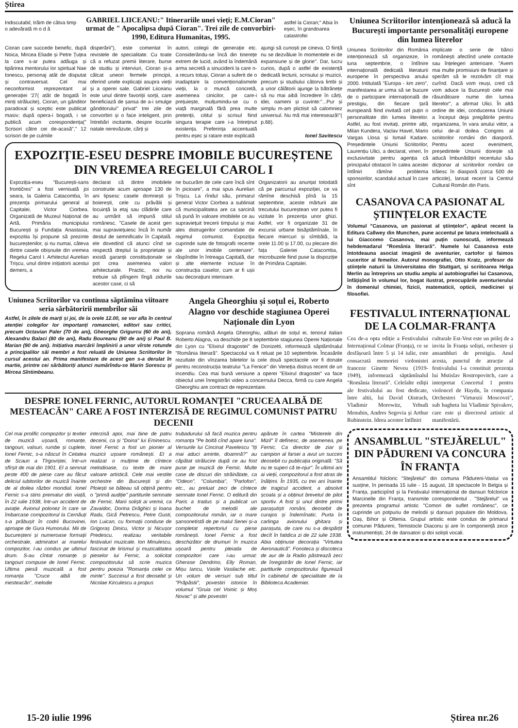Știrea
Indiscutabil, trăim de câtva timp o adevărată m o d ă
GABRIEL LIICEANU:" Itinerariile unei vieți; E.M.Cioran" urmat de " Apocalipsa după Cioran". Trei zile de convorbiri-1990, Editura Humanitas, 1995.
astfel la Cioran;" Abia în eșec, în grandoarea catastrofei
Cioran care succede benefic, după Noica, Mircea Eliade și Petre Țuțea la care s-ar putea adăuga și tipărirea mentorului lor spiritual Nae Ionescu, personaj atât de disputat și contraversat. Cel mai neconformist reprezentant al generației '27( atât de bogată în minți strălucite), Cioran, un gânditor paradoxal și sceptic este publicat masiv; după opera-i bogată, i se publică acum corespondența(" Scrisori către cei de-acasă"," 12 scrisori de pe culmile
disperării"), este comentat în revistele de specialitate. Cu toate că a refuzat premii literare, burse de studiu și interviuri, Cioran și-a călcat uneori fermele principii, oferind unele explicații asupra vieții și a operei sale. Gabriel Liiceanu este unul dintre favoriții sorții, care beneficiază de șansa de a-i smulge gânditorului" privat" trei zile de convorbiri și o face inteligent, prin întrebări incitante, despre locurile natale nerevăzute, cărți și
autori, colegii de generație etc. Considerându-se încă din tinerețe extrem de lucid, având la îndemână arma secretă a sinuciderii la care n-a recurs totuși, Cioran a suferit de o inadaptare la convenționalismele vieții, la o muncă concretă, asemenea cinicilor, pe care-i prețuiește, mulțumindu-se cu o viață marginală fără prea multe pretenții, cititul și scrisul fiind singura terapie care i-a întreținut existența. Preferința accentuată pentru eșec și ratare este explicată
ajungi să cunoști pe cineva. O ființă nu se dezvăluie în momentele ei de expansiune și de glorie". Dar, lucru curios, după o astfel de existență dedicată lecturii, scrisului și muzicii, precum și studiului câtorva limbi și a unor călătorii ajunge la bătrânețe să nu mai aibă încredere în cărți, idei, oameni și cuvinte:"...Pur și simplu m-am plictisit să calomniez universul. Nu mă mai interesează!"( p.68).
Ionel Savitescu
EXPOZIȚIE-ESEU DESPRE IMOBILE BUCUREȘTENE DIN VREMEA REGELUI CAROL I
Expoziția-eseu "București-sans frontičres" a fost vernisată joi seara, la Galeria Catacomba, în prezența primarului general al Capitalei, Victor Ciorbea. Organizată de Muzeul Național de Artă, Primăria municipiului București și Fundația Anastasia, expozitia își propune să prezinte bucureștenilor, și nu numai, câteva dintre casele obișnuite din vremea Regelui Carol I. Arhitectul Aurelian Trișcu, unul dintre inițiatorii acestui demers, a
declarat că dintre imobilele construite acum aproape 130 de ani lipsesc casele domnești și boierești, cele cu prăvălii și locuință la etaj sau clădirile care au urmărit să impună stilul românesc. "Casele de acest gen mai supraviețuiesc încă în număr destul de semnificativ în Capitală. ele dovedind că atunci cînd se respectă dreptul la proprietate și există garanții constituționale se pot crea asemenea valori arhitecturale. Practic, noi nu trebuie să plîngem lîngă zidurile acestor case, ci să
ne bucurăm de cele care încă sînt în picioare", a mai spus Aurelian Trișcu. La rîndul său, primarul general Victor Ciorbea a subliniat că municipalitatea are ca sarcină să pună în valoare imobilele ce au supraviețuit trecerii timpului și mai ales distrugerilor comandate de regimul comunist. Expoziția cuprinde sute de fotografii recente ale unor imobile centenare", răspîndite în întreaga Capitală, dar și alte elemente incluse în construcția caselor, cum ar fi ușii sau decorațiuni interioare.
Organizatorii au anunțat totodată că pe parcursul expoziției, ce va rămîne deschisă pînă la 15 septembrie, aceste mărturii ale trecutului bucureștean vor putea fi vizitate în prezența unor ghizi. Astfel, vor fi organizate 31 de excursii urbane bisăptămînale, în fiecare miercuri și sîmbătă, la orele 11.00 și 17.00, cu plecare din fața Galeriei Catacomba, microbuzele fiind puse la dispoziție de Primăria Capitalei.
Uniunea Scriitorilor va continua săptămîna viitoare seria sărbătoririi membrilor săi
Astfel, în zilele de marți și joi, de la orele 12.00, se vor afla în centrul atenției colegilor lor importanți romancieri, editori sau critici, precum Octavian Paler (70 de ani), Gheorghe Grigurcu (60 de ani), Alexandru Balaci (80 de ani), Radu Boureanu (90 de ani) și Paul B. Marian (90 de ani). Inițiativa marcării împlinirii a unor vîrste rotunde a principalilor săi membri a fost reluată de Uniunea Scriitorilor în cursul acestui an. Prima manifestare de acest gen s-a derulat în martie, printre cei sărbătoriți atunci numărîndu-se Marin Sorescu și Mircea Sîntimbeanu.
Angela Gheorghiu și soțul ei, Roberto Alagno vor deschide stagiunea Operei Naționale din Lyon
Soprana română Angela Gheorghiu, alături de soțul ei, tenorul italian Roberto Alagna, va deschide pe 8 septembrie stagiunea Operei Naționale din Lyon cu "Elixirul dragostei" de Donizetti, informează săptămînalul "România literară". Spectacolul va fi reluat pe 10 septembrie. Încasările rezultate din vînzarea biletelor la cele două spectacole vor fi donate pentru reconstrucția teatrului "La Fenice" din Veneția distrus recent de un incendiu. Cea mai bună versiune a operei "Elixirul dragostei" va face obiectul unei înregistrări video a concernului Decca, firmă cu care Angela Gheorghiu are contract de reprezentare.
DESPRE IONEL FERNIC, AUTORUL ROMANȚEI "CRUCEA ALBĂ DE MESTEACĂN" CARE A FOST INTERZISĂ DE REGIMUL COMUNIST PATRU DECENII
Cel mai prolific compozitor și textier de muzică ușoară, romanțe, tangouri, valsuri, rumbe și cuplete, Ionel Fernic, s-a născut în Cetatea de Scaun a Tîrgoviștei, într-un sfîrșit de mai din 1901. El a semnat peste 400 de piese care au făcut deliciul iubitorilor de muzică înainte de al doilea război mondial. Ionel Fernic s-a stins prematur din viață, în 22 iulie 1938, într-un accident de aviație. Avionul polonez în care se îmbarcase compozitorul la Cernăuți s-a prăbușit în codrii Bucovinei, aproape de Gura Humorului. Mii de bucureșteni și numeroase formații orchestrale, admiratori ai marelui compozitor, l-au condus pe ultimul drum. S-au cîntat romanțe și tangouri compuse de Ionel Fernic. Ultima piesă muzicală a fost romanța "Cruce albă de mesteacăn", melodie
interzisă apoi, mai bine de patru decenii, ca și "Doina" lui Eminescu. Ionel Fernic a fost un pionier al muzicii ușoare românești. El a realizat o mulțime de cîntece melodioase, cu texte de mare valoare artistică. Cele mai vestite orchestre din București și din Ploiești se băteau să obțină pentru o "primă audiție" partiturile semnate de Fernic. Marii soliști ai vremii, ca Zavaidoc, Dorina Drăghici și Ioana Radu, Gică Petrescu, Petre Gusti, Ion Luican, cu formații conduse de Grigoraș Dinicu, Victor și Nicușor Predescu, realizau veritabile festivaluri muzicale. Ion Minulescu, fascinat de lirismul și muzicalitatea pieselor lui Fernic, a solicitat compozitorului să scrie muzica pentru poezia "Romanța celei ce minte". Succesul a fost deosebit și Nicolae Kirculescu a propus
trubadurului să facă muzica pentru romanța "Pe boltă cînd apare luna". Versurile lui Cincinat Pavelescu "Iți mai aduci aminte, doamnă?" au căpătat strălucire după ce au fost puse pe muzică de Fernic. Multe case de discuri din străinătate, ca "Odeon", "Columbia", "Parlofon", etc., au preluat zeci de cîntece semnate Ionel Fernic. O editură din Paris a tradus și a publicat un buchet de melodii ale compozitorului român, iar o mare șansonetistă de pe malul Senei și-a completat repertoriul cu piese românești. Ionel Fernic a fost deschizător de drumuri în muzica ușoară pentru pleiada de compozitori care i-au urmat: Gherase Dendrino, Elly Roman, Mișu Iancu, Vasile Vasilache etc. Un volum de versuri sub titlul "Prăpăstii", povestiri istorice în volumul "Gruia cel Voinic și Moș Novac" și alte povestiri
apărute în cartea "Misterele din Mizil" îl definesc, de asemenea, pe Fernic. Ca director de ziar și campion al farsei a avut un succes deosebit cu publicația originală: "Să nu te superi că te-njur". În ultimii ani ai vieții, compozitorul a fost atras de înălțimi. În 1935, cu trei ani înainte de tragicul accident, a absolvit școala și a obținut brevetul de pilot sportiv. A fost și unul dintre primii parașutiști români, deosebit de curajos și îndemînatic. Purta în carlinga avionului ghitara și parașuta, de care nu s-a despărțit decît în fatidica zi de 22 iulie 1938. Abia obținuse decorația "Virtutea Aeronautică". Fonoteca și discoteca de aur de la Radio păstrează zeci de înregistrări de Ionel Fernic, iar partiturile compozitorului figurează în cabinetul de specialitate de la Biblioteca Academiei.
Uniunea Scriitorilor intenționează să aducă la București importante personalități europene din lumea literelor
Uniunea Scriitorilor din România intenționează să organizeze, în luna septembrie, o întîlnire internațională dedicată literaturii europene în perspectiva anului 2000. Intitulată "Europa - km zero", manifestarea ar urma să se bucure de o participare internațională de prestigiu, din fiecare țară europeană fiind invitată cel puțin o personalitate din lumea literelor. Astfel, au fost invitați, printre alții, Milan Kundera, Vaclav Havel, Mario Vargas Llosa și Ismail Kadare. Președintele Uniunii Scriitorilor, Laurențiu Ulici, a declarat, vineri, în exclusivitate pentru agenția că principalul obstacol în calea acestei întîlniri rămîne problema sponsorilor, scandalul actual în care sînt
implicate o serie de bănci românești afectînd unele contacte sau înțelegeri anterioare. "Avem mai multe promisiuni de finanțare și sperăm să le rezolvăm cît mai curînd. Dacă vom reuși, cred că vom aduce la București cele mai răsunătoare nume din lumea literelor", a afirmat Ulici. În altă ordine de idei, conducerea Uniunii a început deja pregătirile pentru organizarea, în vara anului viitor, a celui de-al doilea Congres al scriitorilor români din diasporă. Pentru acest eveniment, președintele Uniunii dorește să aducă îmbunătățiri recentului său dicționar al scriitorilor români ce trăiesc în diasporă (circa 500 de articole), lansat recent la Centrul Cultural Român din Paris.
CASANOVA CA PASIONAT AL ȘTIINȚELOR EXACTE
Volumul "Casanova, un pasionat al științelor", apărut recent la Editura Callwey din Munchen, pune accentul pe latura intelectuală a lui Giaccomo Casanova, mai puțin cunoscută, informează hebdemadarul "România literară". Numele lui Casanova este întotdeauna asociat imaginii de aventurier, cartofor și faimos cuceritor al femeilor. Autorul monografiei, Otto Kratz, profesor de științele naturii la Universitatea din Stuttgart, și scriitoarea Helga Merlin au întreprins un studiu amplu al autobiografiei lui Casanova, înfățișînd în volumul lor, bogat ilustrat, preocupările aventurierului în domeniul chimiei, fizicii, matematicii, opticii, medicinei și filosofiei.
FESTIVALUL INTERNAȚIONAL DE LA COLMAR-FRANȚA
Cea de-a opta ediție a Festivalului Internațional Colmar (Franța), ce se desfășoară între 5 și 14 iulie, este consacrată memoriei violonistei franceze Ginette Neveu (1919-1949), informează săptămînalul "România literară". Celelalte ediții ale festivalului au fost dedicate, între altii, lui David Oistrach, Vladimir Morowitz, Yehudi Menuhin, Andres Segovia și Arthur Rubinstein. Ideea acestor întîlniri
culturale Est-Vest este un prilej de a invita în Franța soliști, orchestre și ansambluri de prestigiu. Anul acesta, punctul de atracție al festivalului l-a constituit prezența lui Mstislav Rostropovitch, care a interpretat Concertul 1 pentru violoncel de Haydn, în compania Orchestrei "Virtuozii Moscovei", sub bagheta lui Vladimir Spivakov, care este și directorul artistic al manifestării.
ANSAMBLUL "STEJĂRELUL" DIN PĂDURENI VA CONCURA ÎN FRANȚA
Ansamblul folcloric "Stejărelul" din comuna Pădureni-Vaslui va susține, în perioada 15 iulie - 15 august, 18 spectacole în Belgia și Franța, participînd și la Festivalul internațional de dansuri folclorice Marcinelle din Franța, transmite corespondentul . "Stejărelul" va prezenta programul artistic "Comori de suflet românesc", ce cuprinde un potpuriu de melodii și dansuri populare din Moldova, Oaș, Bihor și Oltenia. Grupul artistic este condus de primarul comunei Pădureni, Temistocle Diaconu și are în componență zece instrumentiști, 24 de dansatori și doi soliști vocali.
15-20 iulie 1996 Știrea nr.26